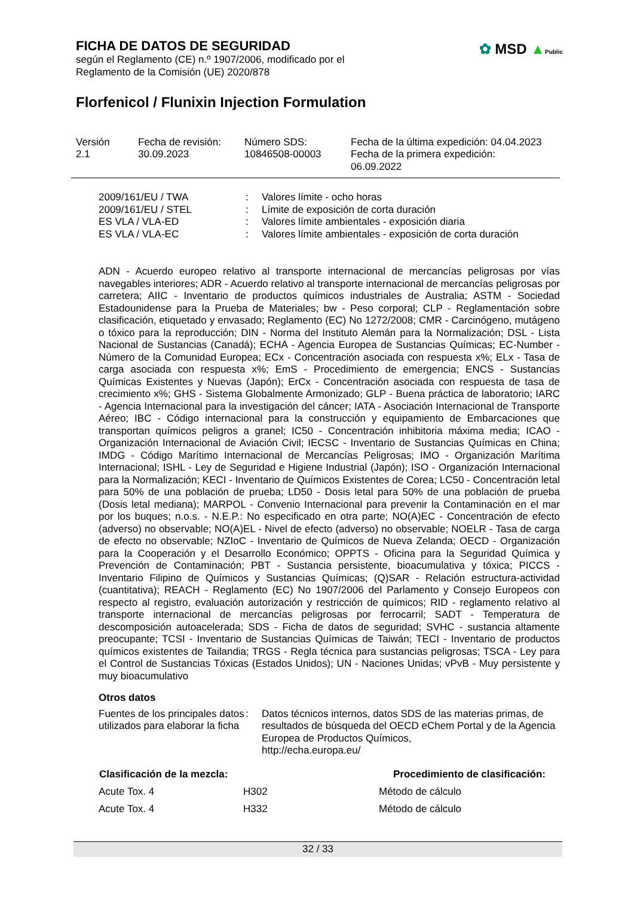FICHA DE DATOS DE SEGURIDAD
según el Reglamento (CE) n.º 1907/2006, modificado por el
Reglamento de la Comisión (UE) 2020/878
✿ MSD ▲Public
Florfenicol / Flunixin Injection Formulation
| Versión 2.1 | Fecha de revisión: 30.09.2023 | Número SDS: 10846508-00003 | Fecha de la última expedición: 04.04.2023 Fecha de la primera expedición: 06.09.2022 |
| 2009/161/EU / TWA | : | Valores límite - ocho horas |
| 2009/161/EU / STEL | : | Límite de exposición de corta duración |
| ES VLA / VLA-ED | : | Valores límite ambientales - exposición diaria |
| ES VLA / VLA-EC | : | Valores límite ambientales - exposición de corta duración |
ADN - Acuerdo europeo relativo al transporte internacional de mercancías peligrosas por vías navegables interiores; ADR - Acuerdo relativo al transporte internacional de mercancías peligrosas por carretera; AIIC - Inventario de productos químicos industriales de Australia; ASTM - Sociedad Estadounidense para la Prueba de Materiales; bw - Peso corporal; CLP - Reglamentación sobre clasificación, etiquetado y envasado; Reglamento (EC) No 1272/2008; CMR - Carcinógeno, mutágeno o tóxico para la reproducción; DIN - Norma del Instituto Alemán para la Normalización; DSL - Lista Nacional de Sustancias (Canadá); ECHA - Agencia Europea de Sustancias Químicas; EC-Number - Número de la Comunidad Europea; ECx - Concentración asociada con respuesta x%; ELx - Tasa de carga asociada con respuesta x%; EmS - Procedimiento de emergencia; ENCS - Sustancias Químicas Existentes y Nuevas (Japón); ErCx - Concentración asociada con respuesta de tasa de crecimiento x%; GHS - Sistema Globalmente Armonizado; GLP - Buena práctica de laboratorio; IARC - Agencia Internacional para la investigación del cáncer; IATA - Asociación Internacional de Transporte Aéreo; IBC - Código internacional para la construcción y equipamiento de Embarcaciones que transportan químicos peligros a granel; IC50 - Concentración inhibitoria máxima media; ICAO - Organización Internacional de Aviación Civil; IECSC - Inventario de Sustancias Químicas en China; IMDG - Código Marítimo Internacional de Mercancías Peligrosas; IMO - Organización Marítima Internacional; ISHL - Ley de Seguridad e Higiene Industrial (Japón); ISO - Organización Internacional para la Normalización; KECI - Inventario de Químicos Existentes de Corea; LC50 - Concentración letal para 50% de una población de prueba; LD50 - Dosis letal para 50% de una población de prueba (Dosis letal mediana); MARPOL - Convenio Internacional para prevenir la Contaminación en el mar por los buques; n.o.s. - N.E.P.: No especificado en otra parte; NO(A)EC - Concentración de efecto (adverso) no observable; NO(A)EL - Nivel de efecto (adverso) no observable; NOELR - Tasa de carga de efecto no observable; NZIoC - Inventario de Químicos de Nueva Zelanda; OECD - Organización para la Cooperación y el Desarrollo Económico; OPPTS - Oficina para la Seguridad Química y Prevención de Contaminación; PBT - Sustancia persistente, bioacumulativa y tóxica; PICCS - Inventario Filipino de Químicos y Sustancias Químicas; (Q)SAR - Relación estructura-actividad (cuantitativa); REACH - Reglamento (EC) No 1907/2006 del Parlamento y Consejo Europeos con respecto al registro, evaluación autorización y restricción de químicos; RID - reglamento relativo al transporte internacional de mercancías peligrosas por ferrocarril; SADT - Temperatura de descomposición autoacelerada; SDS - Ficha de datos de seguridad; SVHC - sustancia altamente preocupante; TCSI - Inventario de Sustancias Químicas de Taiwán; TECI - Inventario de productos químicos existentes de Tailandia; TRGS - Regla técnica para sustancias peligrosas; TSCA - Ley para el Control de Sustancias Tóxicas (Estados Unidos); UN - Naciones Unidas; vPvB - Muy persistente y muy bioacumulativo
Otros datos
| Fuentes de los principales datos utilizados para elaborar la ficha | : | Datos técnicos internos, datos SDS de las materias primas, de resultados de búsqueda del OECD eChem Portal y de la Agencia Europea de Productos Químicos, http://echa.europa.eu/ |
| Clasificación de la mezcla: | | Procedimiento de clasificación: |
| --- | --- | --- |
| Acute Tox. 4 | H302 | Método de cálculo |
| Acute Tox. 4 | H332 | Método de cálculo |
32 / 33